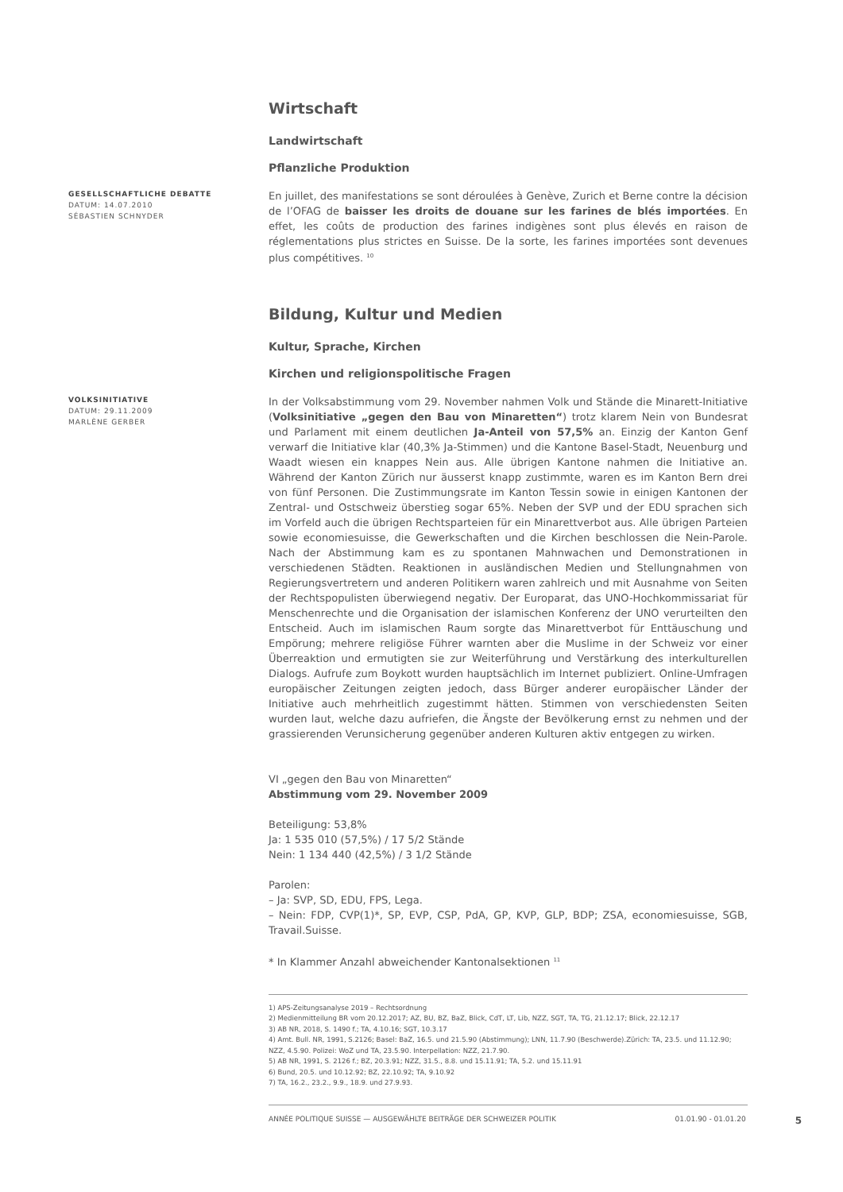Wirtschaft
Landwirtschaft
Pflanzliche Produktion
GESELLSCHAFTLICHE DEBATTE
DATUM: 14.07.2010
SÉBASTIEN SCHNYDER
En juillet, des manifestations se sont déroulées à Genève, Zurich et Berne contre la décision de l’OFAG de baisser les droits de douane sur les farines de blés importées. En effet, les coûts de production des farines indigènes sont plus élevés en raison de réglementations plus strictes en Suisse. De la sorte, les farines importées sont devenues plus compétitives. <sup>10</sup>
Bildung, Kultur und Medien
Kultur, Sprache, Kirchen
Kirchen und religionspolitische Fragen
VOLKSINITIATIVE
DATUM: 29.11.2009
MARLÈNE GERBER
In der Volksabstimmung vom 29. November nahmen Volk und Stände die Minarett-Initiative (Volksinitiative „gegen den Bau von Minaretten“) trotz klarem Nein von Bundesrat und Parlament mit einem deutlichen Ja-Anteil von 57,5% an. Einzig der Kanton Genf verwarf die Initiative klar (40,3% Ja-Stimmen) und die Kantone Basel-Stadt, Neuenburg und Waadt wiesen ein knappes Nein aus. Alle übrigen Kantone nahmen die Initiative an. Während der Kanton Zürich nur äusserst knapp zustimmte, waren es im Kanton Bern drei von fünf Personen. Die Zustimmungsrate im Kanton Tessin sowie in einigen Kantonen der Zentral- und Ostschweiz überstieg sogar 65%. Neben der SVP und der EDU sprachen sich im Vorfeld auch die übrigen Rechtsparteien für ein Minarettverbot aus. Alle übrigen Parteien sowie economiesuisse, die Gewerkschaften und die Kirchen beschlossen die Nein-Parole. Nach der Abstimmung kam es zu spontanen Mahnwachen und Demonstrationen in verschiedenen Städten. Reaktionen in ausländischen Medien und Stellungnahmen von Regierungsvertretern und anderen Politikern waren zahlreich und mit Ausnahme von Seiten der Rechtspopulisten überwiegend negativ. Der Europarat, das UNO-Hochkommissariat für Menschenrechte und die Organisation der islamischen Konferenz der UNO verurteilten den Entscheid. Auch im islamischen Raum sorgte das Minarettverbot für Enttäuschung und Empörung; mehrere religiöse Führer warnten aber die Muslime in der Schweiz vor einer Überreaktion und ermutigten sie zur Weiterführung und Verstärkung des interkulturellen Dialogs. Aufrufe zum Boykott wurden hauptsächlich im Internet publiziert. Online-Umfragen europäischer Zeitungen zeigten jedoch, dass Bürger anderer europäischer Länder der Initiative auch mehrheitlich zugestimmt hätten. Stimmen von verschiedensten Seiten wurden laut, welche dazu aufriefen, die Ängste der Bevölkerung ernst zu nehmen und der grassierenden Verunsicherung gegenüber anderen Kulturen aktiv entgegen zu wirken.
VI „gegen den Bau von Minaretten“
Abstimmung vom 29. November 2009
Beteiligung: 53,8%
Ja: 1 535 010 (57,5%) / 17 5/2 Stände
Nein: 1 134 440 (42,5%) / 3 1/2 Stände
Parolen:
– Ja: SVP, SD, EDU, FPS, Lega.
– Nein: FDP, CVP(1)*, SP, EVP, CSP, PdA, GP, KVP, GLP, BDP; ZSA, economiesuisse, SGB, Travail.Suisse.
* In Klammer Anzahl abweichender Kantonalsektionen <sup>11</sup>
1) APS-Zeitungsanalyse 2019 – Rechtsordnung
2) Medienmitteilung BR vom 20.12.2017; AZ, BU, BZ, BaZ, Blick, CdT, LT, Lib, NZZ, SGT, TA, TG, 21.12.17; Blick, 22.12.17
3) AB NR, 2018, S. 1490 f.; TA, 4.10.16; SGT, 10.3.17
4) Amt. Bull. NR, 1991, S.2126; Basel: BaZ, 16.5. und 21.5.90 (Abstimmung); LNN, 11.7.90 (Beschwerde).Zürich: TA, 23.5. und 11.12.90; NZZ, 4.5.90. Polizei: WoZ und TA, 23.5.90. Interpellation: NZZ, 21.7.90.
5) AB NR, 1991, S. 2126 f.; BZ, 20.3.91; NZZ, 31.5., 8.8. und 15.11.91; TA, 5.2. und 15.11.91
6) Bund, 20.5. und 10.12.92; BZ, 22.10.92; TA, 9.10.92
7) TA, 16.2., 23.2., 9.9., 18.9. und 27.9.93.
ANNÉE POLITIQUE SUISSE — AUSGEWÄHLTE BEITRÄGE DER SCHWEIZER POLITIK 01.01.90 - 01.01.20 5